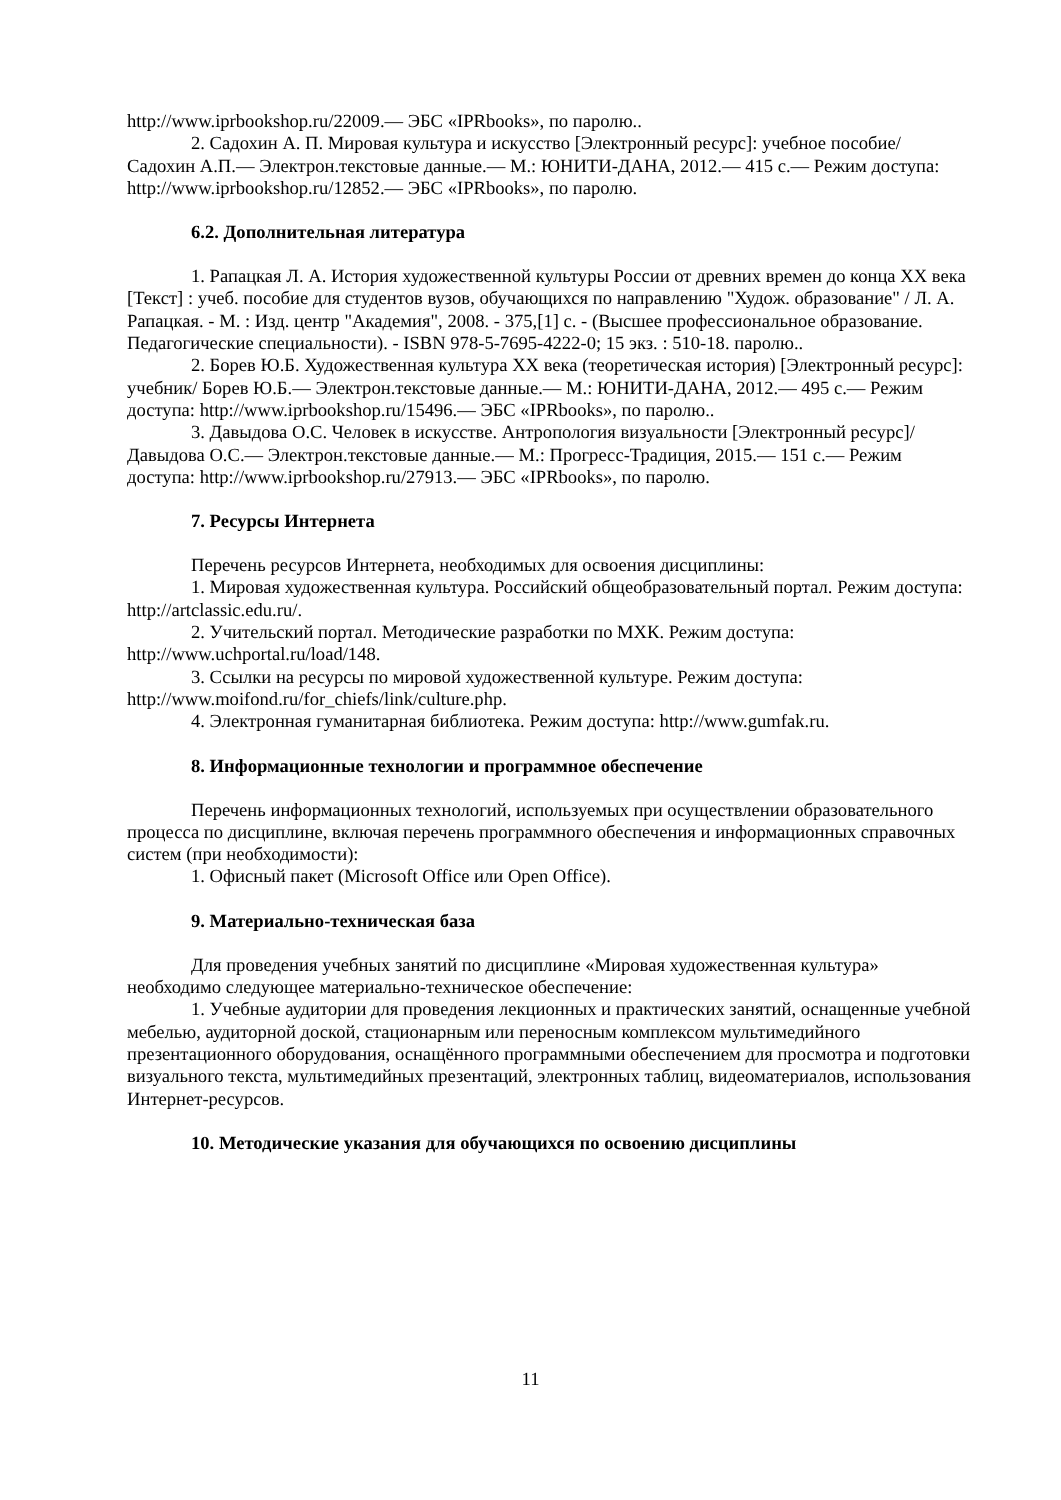http://www.iprbookshop.ru/22009.— ЭБС «IPRbooks», по паролю..
2. Садохин А. П. Мировая культура и искусство [Электронный ресурс]: учебное пособие/ Садохин А.П.— Электрон.текстовые данные.— М.: ЮНИТИ-ДАНА, 2012.— 415 с.— Режим доступа: http://www.iprbookshop.ru/12852.— ЭБС «IPRbooks», по паролю.
6.2. Дополнительная литература
1. Рапацкая Л. А. История художественной культуры России от древних времен до конца XX века [Текст] : учеб. пособие для студентов вузов, обучающихся по направлению "Худож. образование" / Л. А. Рапацкая. - М. : Изд. центр "Академия", 2008. - 375,[1] с. - (Высшее профессиональное образование. Педагогические специальности). - ISBN 978-5-7695-4222-0; 15 экз. : 510-18. паролю..
2. Борев Ю.Б. Художественная культура ХХ века (теоретическая история) [Электронный ресурс]: учебник/ Борев Ю.Б.— Электрон.текстовые данные.— М.: ЮНИТИ-ДАНА, 2012.— 495 c.— Режим доступа: http://www.iprbookshop.ru/15496.— ЭБС «IPRbooks», по паролю..
3. Давыдова О.С. Человек в искусстве. Антропология визуальности [Электронный ресурс]/ Давыдова О.С.— Электрон.текстовые данные.— М.: Прогресс-Традиция, 2015.— 151 c.— Режим доступа: http://www.iprbookshop.ru/27913.— ЭБС «IPRbooks», по паролю.
7. Ресурсы Интернета
Перечень ресурсов Интернета, необходимых для освоения дисциплины:
1. Мировая художественная культура. Российский общеобразовательный портал. Режим доступа: http://artclassic.edu.ru/.
2. Учительский портал. Методические разработки по МХК. Режим доступа: http://www.uchportal.ru/load/148.
3. Ссылки на ресурсы по мировой художественной культуре. Режим доступа: http://www.moifond.ru/for_chiefs/link/culture.php.
4. Электронная гуманитарная библиотека. Режим доступа: http://www.gumfak.ru.
8. Информационные технологии и программное обеспечение
Перечень информационных технологий, используемых при осуществлении образовательного процесса по дисциплине, включая перечень программного обеспечения и информационных справочных систем (при необходимости):
1. Офисный пакет (Microsoft Office или Open Office).
9. Материально-техническая база
Для проведения учебных занятий по дисциплине «Мировая художественная культура» необходимо следующее материально-техническое обеспечение:
1. Учебные аудитории для проведения лекционных и практических занятий, оснащенные учебной мебелью, аудиторной доской, стационарным или переносным комплексом мультимедийного презентационного оборудования, оснащённого программными обеспечением для просмотра и подготовки визуального текста, мультимедийных презентаций, электронных таблиц, видеоматериалов, использования Интернет-ресурсов.
10. Методические указания для обучающихся по освоению дисциплины
11